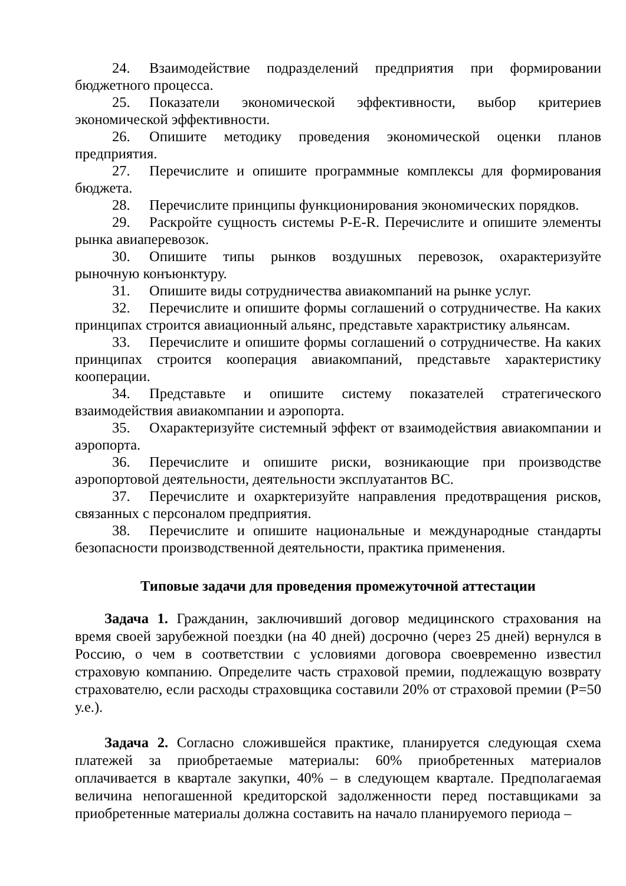24. Взаимодействие подразделений предприятия при формировании бюджетного процесса.
25. Показатели экономической эффективности, выбор критериев экономической эффективности.
26. Опишите методику проведения экономической оценки планов предприятия.
27. Перечислите и опишите программные комплексы для формирования бюджета.
28. Перечислите принципы функционирования экономических порядков.
29. Раскройте сущность системы P-E-R. Перечислите и опишите элементы рынка авиаперевозок.
30. Опишите типы рынков воздушных перевозок, охарактеризуйте рыночную конъюнктуру.
31. Опишите виды сотрудничества авиакомпаний на рынке услуг.
32. Перечислите и опишите формы соглашений о сотрудничестве. На каких принципах строится авиационный альянс, представьте характристику альянсам.
33. Перечислите и опишите формы соглашений о сотрудничестве. На каких принципах строится кооперация авиакомпаний, представьте характеристику кооперации.
34. Представьте и опишите систему показателей стратегического взаимодействия авиакомпании и аэропорта.
35. Охарактеризуйте системный эффект от взаимодействия авиакомпании и аэропорта.
36. Перечислите и опишите риски, возникающие при производстве аэропортовой деятельности, деятельности эксплуатантов ВС.
37. Перечислите и охарктеризуйте направления предотвращения рисков, связанных с персоналом предприятия.
38. Перечислите и опишите национальные и международные стандарты безопасности производственной деятельности, практика применения.
Типовые задачи для проведения промежуточной аттестации
Задача 1. Гражданин, заключивший договор медицинского страхования на время своей зарубежной поездки (на 40 дней) досрочно (через 25 дней) вернулся в Россию, о чем в соответствии с условиями договора своевременно известил страховую компанию. Определите часть страховой премии, подлежащую возврату страхователю, если расходы страховщика составили 20% от страховой премии (Р=50 у.е.).
Задача 2. Согласно сложившейся практике, планируется следующая схема платежей за приобретаемые материалы: 60% приобретенных материалов оплачивается в квартале закупки, 40% – в следующем квартале. Предполагаемая величина непогашенной кредиторской задолженности перед поставщиками за приобретенные материалы должна составить на начало планируемого периода –